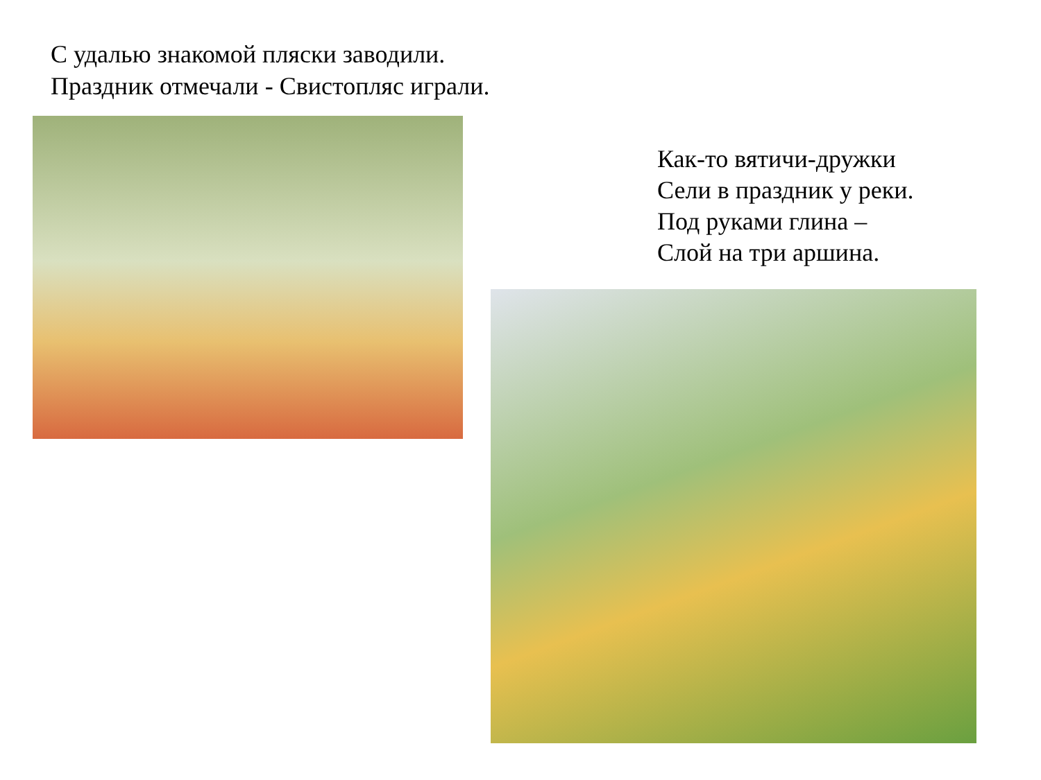С удалью знакомой пляски заводили.
Праздник отмечали - Свистопляс играли.
Как-то вятичи-дружки
Сели в праздник у реки.
Под руками глина –
Слой на три аршина.